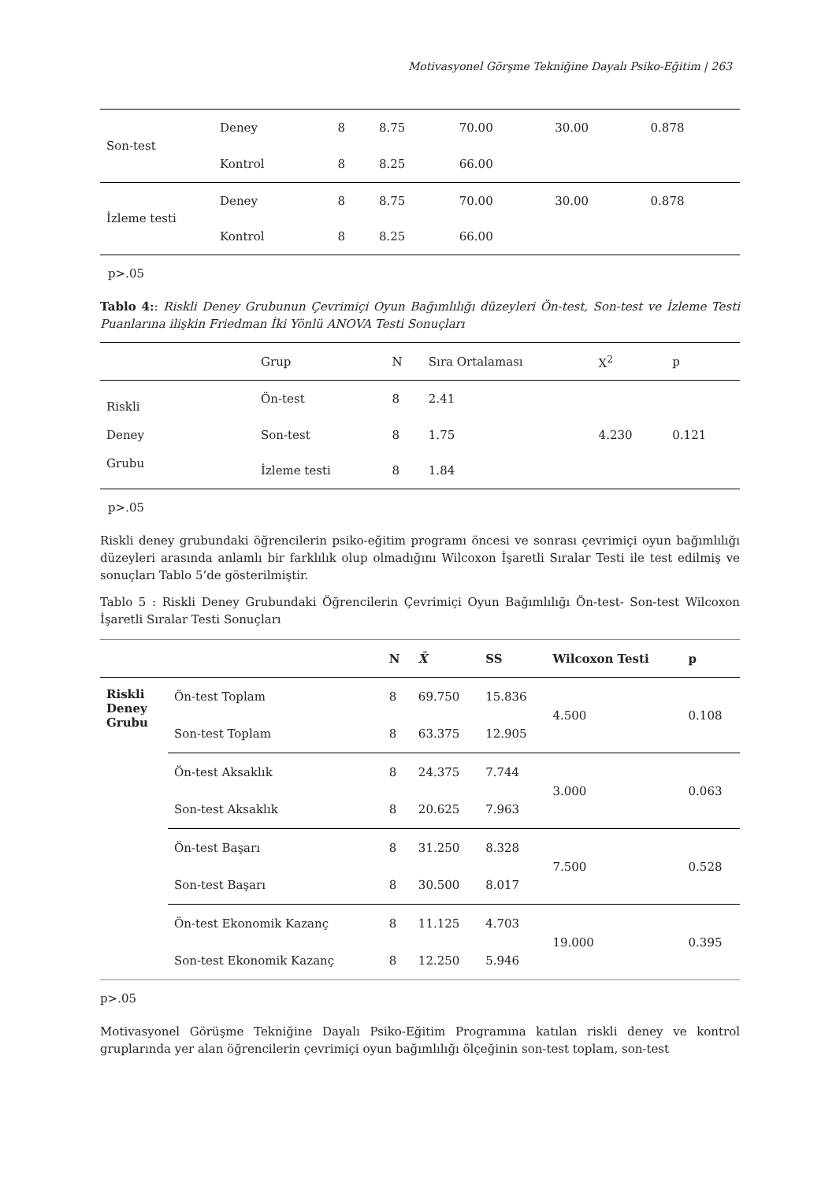Motivasyonel Görşme Tekniğine Dayalı Psiko-Eğitim | 263
| Son-test | Deney | 8 | 8.75 | 70.00 | 30.00 | 0.878 |
| | Kontrol | 8 | 8.25 | 66.00 | | |
| İzleme testi | Deney | 8 | 8.75 | 70.00 | 30.00 | 0.878 |
| | Kontrol | 8 | 8.25 | 66.00 | | |
p>.05
Tablo 4:: Riskli Deney Grubunun Çevrimiçi Oyun Bağımlılığı düzeyleri Ön-test, Son-test ve İzleme Testi Puanlarına ilişkin Friedman İki Yönlü ANOVA Testi Sonuçları
| | Grup | N | Sıra Ortalaması | X<sup>2</sup> | p |
| --- | --- | --- | --- | --- | --- |
| Riskli Deney Grubu | Ön-test | 8 | 2.41 | 4.230 | 0.121 |
| | Son-test | 8 | 1.75 | | |
| | İzleme testi | 8 | 1.84 | | |
p>.05
Riskli deney grubundaki öğrencilerin psiko-eğitim programı öncesi ve sonrası çevrimiçi oyun bağımlılığı düzeyleri arasında anlamlı bir farklılık olup olmadığını Wilcoxon İşaretli Sıralar Testi ile test edilmiş ve sonuçları Tablo 5’de gösterilmiştir.
Tablo 5 : Riskli Deney Grubundaki Öğrencilerin Çevrimiçi Oyun Bağımlılığı Ön-test- Son-test Wilcoxon İşaretli Sıralar Testi Sonuçları
| | | N | X̄ | SS | Wilcoxon Testi | p |
| --- | --- | --- | --- | --- | --- | --- |
| Riskli Deney Grubu | Ön-test Toplam | 8 | 69.750 | 15.836 | 4.500 | 0.108 |
| | Son-test Toplam | 8 | 63.375 | 12.905 | | |
| | Ön-test Aksaklık | 8 | 24.375 | 7.744 | 3.000 | 0.063 |
| | Son-test Aksaklık | 8 | 20.625 | 7.963 | | |
| | Ön-test Başarı | 8 | 31.250 | 8.328 | 7.500 | 0.528 |
| | Son-test Başarı | 8 | 30.500 | 8.017 | | |
| | Ön-test Ekonomik Kazanç | 8 | 11.125 | 4.703 | 19.000 | 0.395 |
| | Son-test Ekonomik Kazanç | 8 | 12.250 | 5.946 | | |
p>.05
Motivasyonel Görüşme Tekniğine Dayalı Psiko-Eğitim Programına katılan riskli deney ve kontrol gruplarında yer alan öğrencilerin çevrimiçi oyun bağımlılığı ölçeğinin son-test toplam, son-test